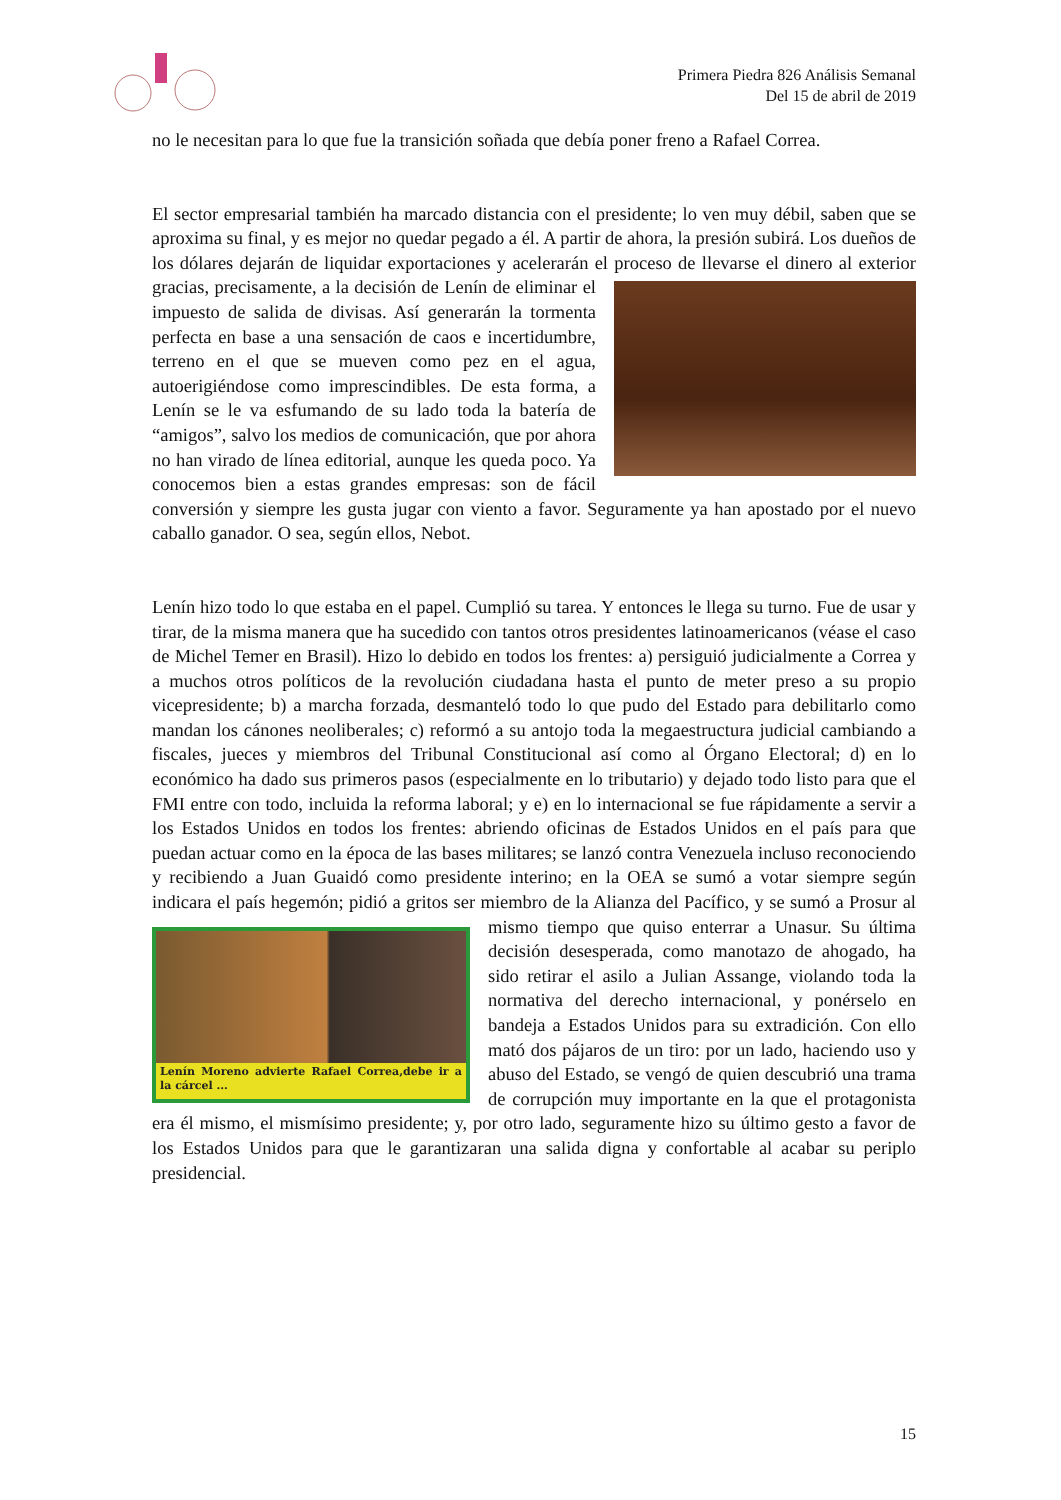Primera Piedra 826 Análisis Semanal
Del 15 de abril de 2019
no le necesitan para lo que fue la transición soñada que debía poner freno a Rafael Correa.
El sector empresarial también ha marcado distancia con el presidente; lo ven muy débil, saben que se aproxima su final, y es mejor no quedar pegado a él. A partir de ahora, la presión subirá. Los dueños de los dólares dejarán de liquidar exportaciones y acelerarán el proceso de llevarse el dinero al exterior gracias, precisamente, a la decisión de Lenín de eliminar el impuesto de salida de divisas. Así generarán la tormenta perfecta en base a una sensación de caos e incertidumbre, terreno en el que se mueven como pez en el agua, autoerigiéndose como imprescindibles. De esta forma, a Lenín se le va esfumando de su lado toda la batería de “amigos”, salvo los medios de comunicación, que por ahora no han virado de línea editorial, aunque les queda poco. Ya conocemos bien a estas grandes empresas: son de fácil conversión y siempre les gusta jugar con viento a favor. Seguramente ya han apostado por el nuevo caballo ganador. O sea, según ellos, Nebot.
Lenín hizo todo lo que estaba en el papel. Cumplió su tarea. Y entonces le llega su turno. Fue de usar y tirar, de la misma manera que ha sucedido con tantos otros presidentes latinoamericanos (véase el caso de Michel Temer en Brasil). Hizo lo debido en todos los frentes: a) persiguió judicialmente a Correa y a muchos otros políticos de la revolución ciudadana hasta el punto de meter preso a su propio vicepresidente; b) a marcha forzada, desmanteló todo lo que pudo del Estado para debilitarlo como mandan los cánones neoliberales; c) reformó a su antojo toda la megaestructura judicial cambiando a fiscales, jueces y miembros del Tribunal Constitucional así como al Órgano Electoral; d) en lo económico ha dado sus primeros pasos (especialmente en lo tributario) y dejado todo listo para que el FMI entre con todo, incluida la reforma laboral; y e) en lo internacional se fue rápidamente a servir a los Estados Unidos en todos los frentes: abriendo oficinas de Estados Unidos en el país para que puedan actuar como en la época de las bases militares; se lanzó contra Venezuela incluso reconociendo y recibiendo a Juan Guaidó como presidente interino; en la OEA se sumó a votar siempre según indicara el país hegemón; pidió a gritos ser miembro de la Alianza del Pacífico, y se sumó a Prosur al mismo tiempo que quiso enterrar a Unasur. Lenín Moreno advierte Rafael Correa,debe ir a la cárcel ... Su última decisión desesperada, como manotazo de ahogado, ha sido retirar el asilo a Julian Assange, violando toda la normativa del derecho internacional, y ponérselo en bandeja a Estados Unidos para su extradición. Con ello mató dos pájaros de un tiro: por un lado, haciendo uso y abuso del Estado, se vengó de quien descubrió una trama de corrupción muy importante en la que el protagonista era él mismo, el mismísimo presidente; y, por otro lado, seguramente hizo su último gesto a favor de los Estados Unidos para que le garantizaran una salida digna y confortable al acabar su periplo presidencial.
15